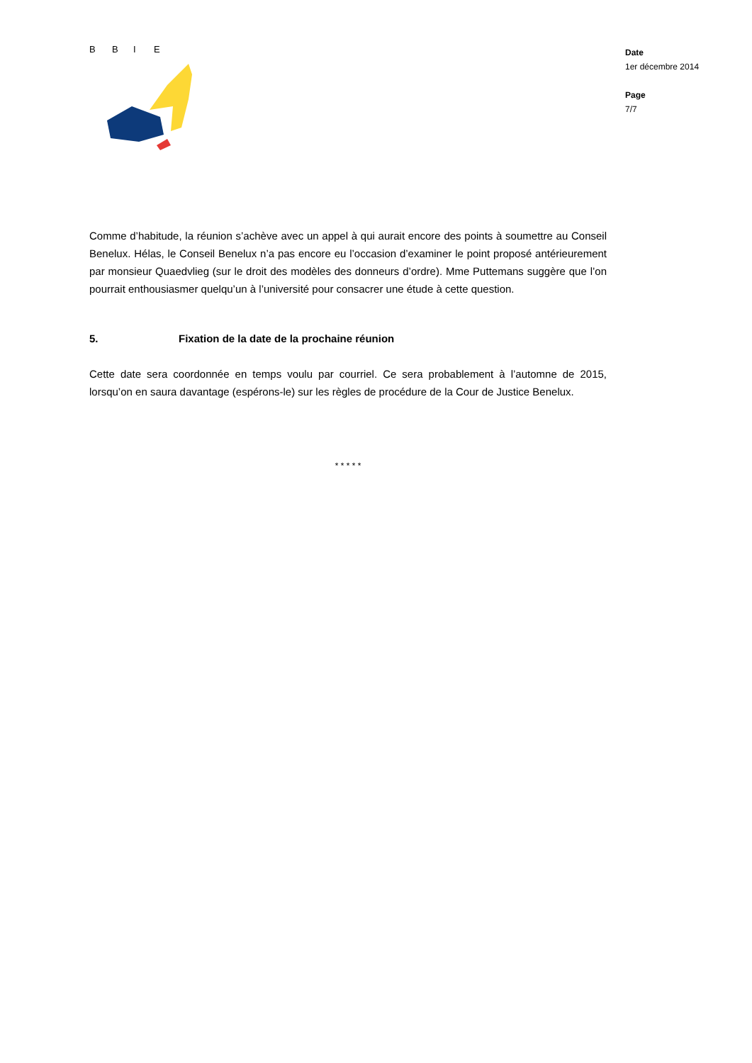B
B
I
E
Date
1er décembre 2014
Page
7/7
Comme d’habitude, la réunion s’achève avec un appel à qui aurait encore des points à soumettre au Conseil Benelux. Hélas, le Conseil Benelux n’a pas encore eu l’occasion d’examiner le point proposé antérieurement par monsieur Quaedvlieg (sur le droit des modèles des donneurs d’ordre). Mme Puttemans suggère que l’on pourrait enthousiasmer quelqu’un à l’université pour consacrer une étude à cette question.
5. Fixation de la date de la prochaine réunion
Cette date sera coordonnée en temps voulu par courriel. Ce sera probablement à l’automne de 2015, lorsqu’on en saura davantage (espérons-le) sur les règles de procédure de la Cour de Justice Benelux.
* * * * *